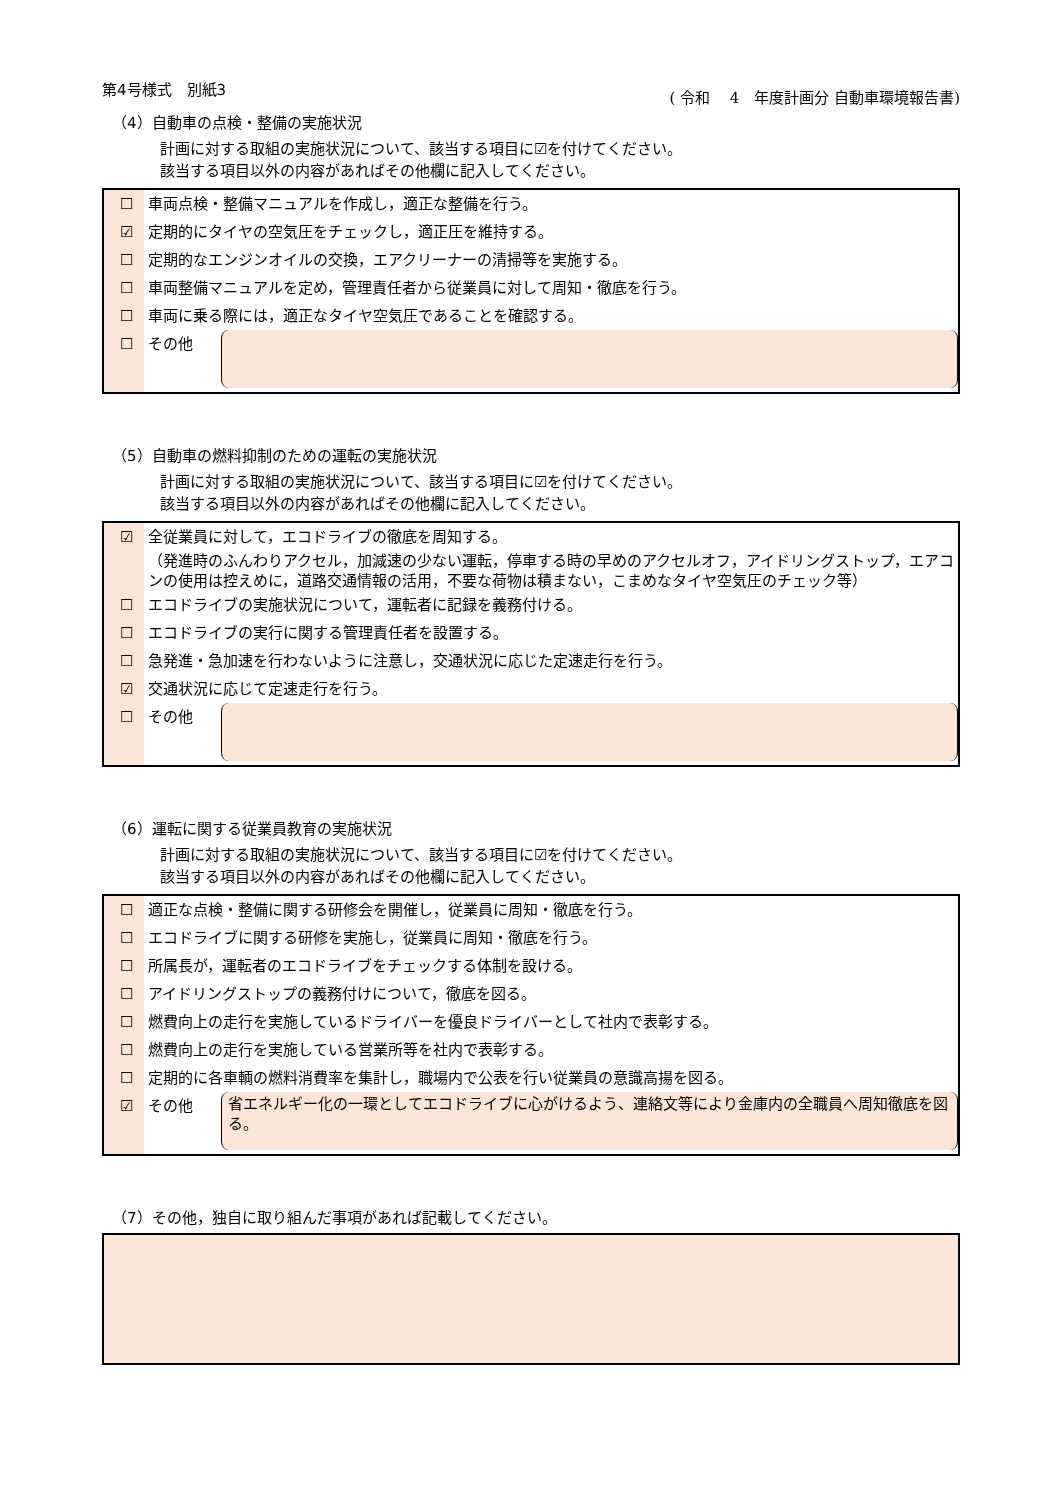第4号様式　別紙3 ( 令和　 4　年度計画分 自動車環境報告書)
（4）自動車の点検・整備の実施状況
計画に対する取組の実施状況について、該当する項目に☑を付けてください。
該当する項目以外の内容があればその他欄に記入してください。
☐ 車両点検・整備マニュアルを作成し，適正な整備を行う。
☑ 定期的にタイヤの空気圧をチェックし，適正圧を維持する。
☐ 定期的なエンジンオイルの交換，エアクリーナーの清掃等を実施する。
☐ 車両整備マニュアルを定め，管理責任者から従業員に対して周知・徹底を行う。
☐ 車両に乗る際には，適正なタイヤ空気圧であることを確認する。
☐ その他
（5）自動車の燃料抑制のための運転の実施状況
計画に対する取組の実施状況について、該当する項目に☑を付けてください。
該当する項目以外の内容があればその他欄に記入してください。
☑ 全従業員に対して，エコドライブの徹底を周知する。
（発進時のふんわりアクセル，加減速の少ない運転，停車する時の早めのアクセルオフ，アイドリングストップ，エアコンの使用は控えめに，道路交通情報の活用，不要な荷物は積まない，こまめなタイヤ空気圧のチェック等）
☐ エコドライブの実施状況について，運転者に記録を義務付ける。
☐ エコドライブの実行に関する管理責任者を設置する。
☐ 急発進・急加速を行わないように注意し，交通状況に応じた定速走行を行う。
☑ 交通状況に応じて定速走行を行う。
☐ その他
（6）運転に関する従業員教育の実施状況
計画に対する取組の実施状況について、該当する項目に☑を付けてください。
該当する項目以外の内容があればその他欄に記入してください。
☐ 適正な点検・整備に関する研修会を開催し，従業員に周知・徹底を行う。
☐ エコドライブに関する研修を実施し，従業員に周知・徹底を行う。
☐ 所属長が，運転者のエコドライブをチェックする体制を設ける。
☐ アイドリングストップの義務付けについて，徹底を図る。
☐ 燃費向上の走行を実施しているドライバーを優良ドライバーとして社内で表彰する。
☐ 燃費向上の走行を実施している営業所等を社内で表彰する。
☐ 定期的に各車輌の燃料消費率を集計し，職場内で公表を行い従業員の意識高揚を図る。
☑ その他
省エネルギー化の一環としてエコドライブに心がけるよう、連絡文等により金庫内の全職員へ周知徹底を図る。
（7）その他，独自に取り組んだ事項があれば記載してください。